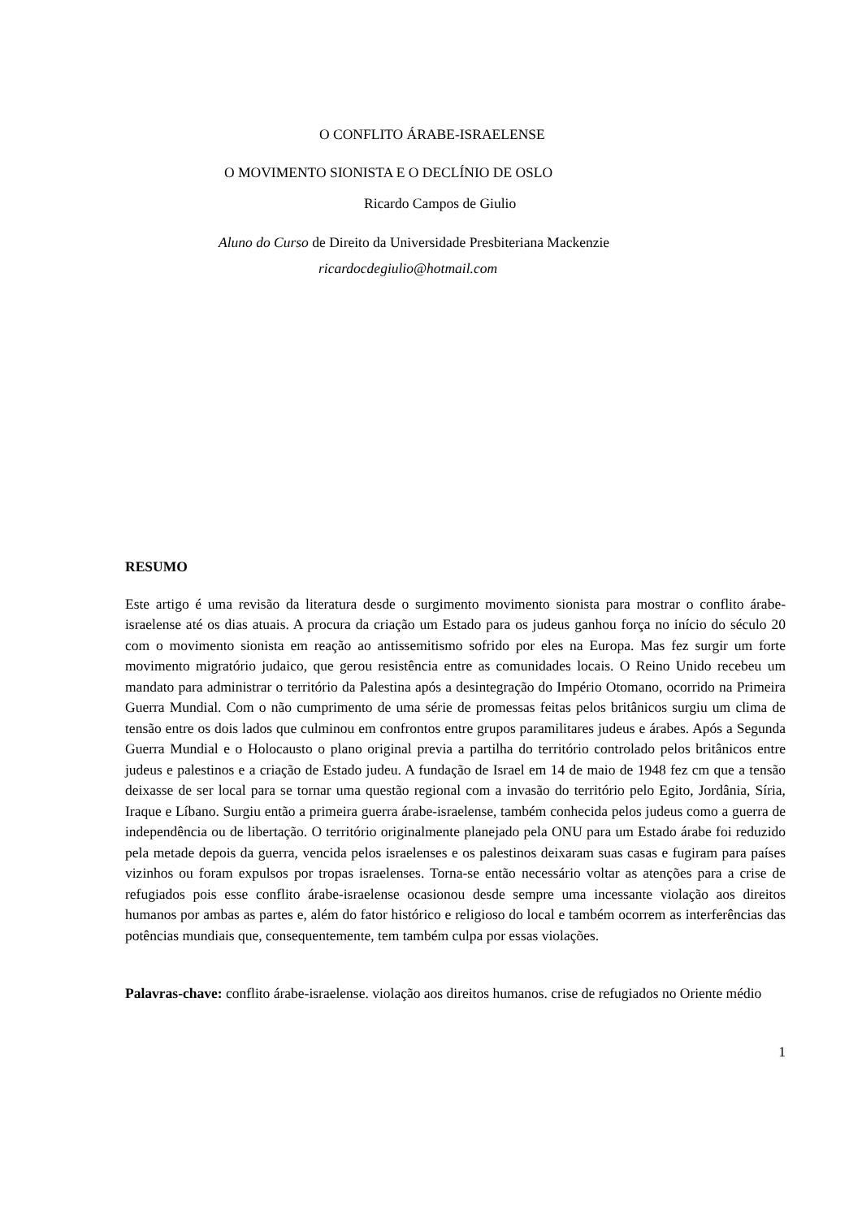O CONFLITO ÁRABE-ISRAELENSE
O MOVIMENTO SIONISTA E O DECLÍNIO DE OSLO
Ricardo Campos de Giulio
Aluno do Curso de Direito da Universidade Presbiteriana Mackenzie
ricardocdegiulio@hotmail.com
RESUMO
Este artigo é uma revisão da literatura desde o surgimento movimento sionista para mostrar o conflito árabe-israelense até os dias atuais. A procura da criação um Estado para os judeus ganhou força no início do século 20 com o movimento sionista em reação ao antissemitismo sofrido por eles na Europa. Mas fez surgir um forte movimento migratório judaico, que gerou resistência entre as comunidades locais. O Reino Unido recebeu um mandato para administrar o território da Palestina após a desintegração do Império Otomano, ocorrido na Primeira Guerra Mundial. Com o não cumprimento de uma série de promessas feitas pelos britânicos surgiu um clima de tensão entre os dois lados que culminou em confrontos entre grupos paramilitares judeus e árabes. Após a Segunda Guerra Mundial e o Holocausto o plano original previa a partilha do território controlado pelos britânicos entre judeus e palestinos e a criação de Estado judeu. A fundação de Israel em 14 de maio de 1948 fez cm que a tensão deixasse de ser local para se tornar uma questão regional com a invasão do território pelo Egito, Jordânia, Síria, Iraque e Líbano. Surgiu então a primeira guerra árabe-israelense, também conhecida pelos judeus como a guerra de independência ou de libertação. O território originalmente planejado pela ONU para um Estado árabe foi reduzido pela metade depois da guerra, vencida pelos israelenses e os palestinos deixaram suas casas e fugiram para países vizinhos ou foram expulsos por tropas israelenses. Torna-se então necessário voltar as atenções para a crise de refugiados pois esse conflito árabe-israelense ocasionou desde sempre uma incessante violação aos direitos humanos por ambas as partes e, além do fator histórico e religioso do local e também ocorrem as interferências das potências mundiais que, consequentemente, tem também culpa por essas violações.
Palavras-chave: conflito árabe-israelense. violação aos direitos humanos. crise de refugiados no Oriente médio
1